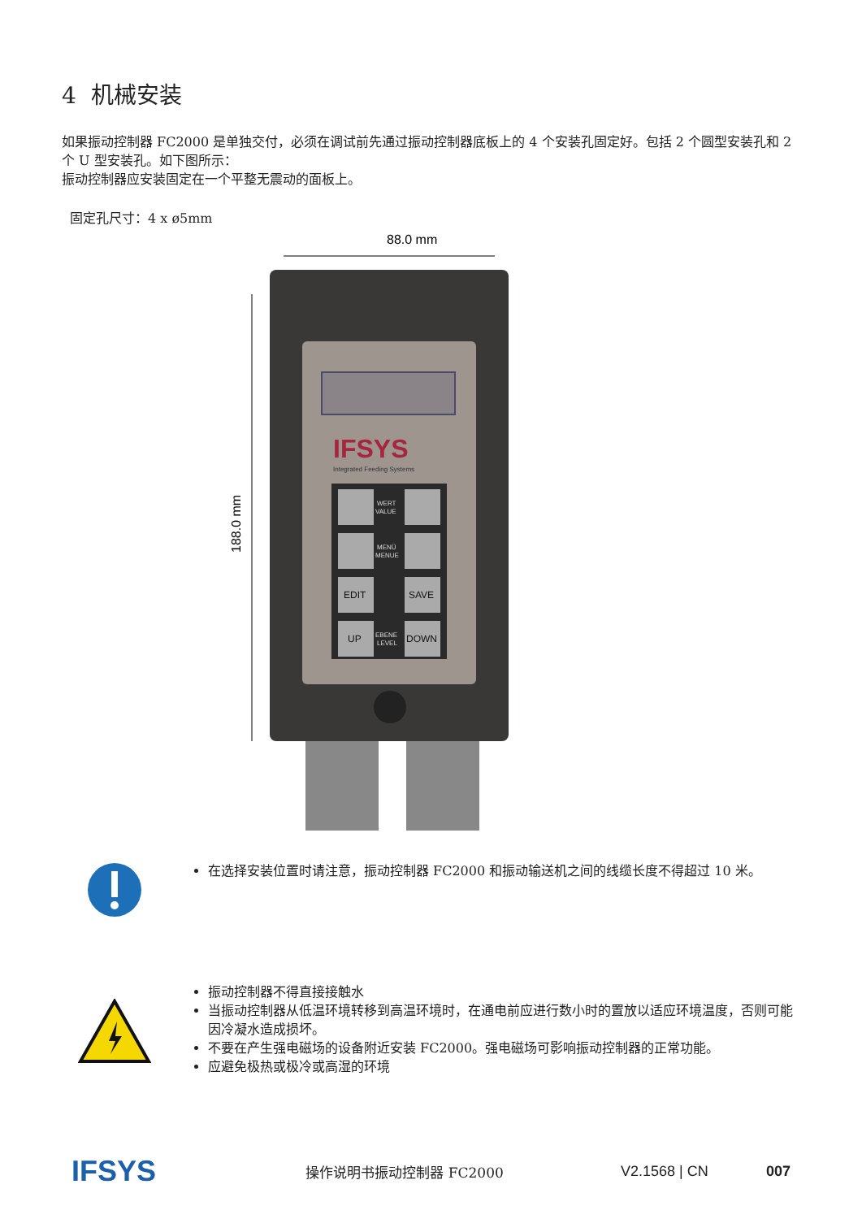4 机械安装
如果振动控制器 FC2000 是单独交付，必须在调试前先通过振动控制器底板上的 4 个安装孔固定好。包括 2 个圆型安装孔和 2 个 U 型安装孔。如下图所示：
振动控制器应安装固定在一个平整无震动的面板上。
固定孔尺寸：4 x ø5mm
88.0 mm
188.0 mm
IFSYS
Integrated Feeding Systems
EDIT
SAVE
UP
DOWN
WERT
VALUE
MENÜ
MENUE
EBENE
LEVEL
在选择安装位置时请注意，振动控制器 FC2000 和振动输送机之间的线缆长度不得超过 10 米。
振动控制器不得直接接触水
当振动控制器从低温环境转移到高温环境时，在通电前应进行数小时的置放以适应环境温度，否则可能因冷凝水造成损坏。
不要在产生强电磁场的设备附近安装 FC2000。强电磁场可影响振动控制器的正常功能。
应避免极热或极冷或高湿的环境
IFSYS 操作说明书振动控制器 FC2000 V2.1568 | CN 007